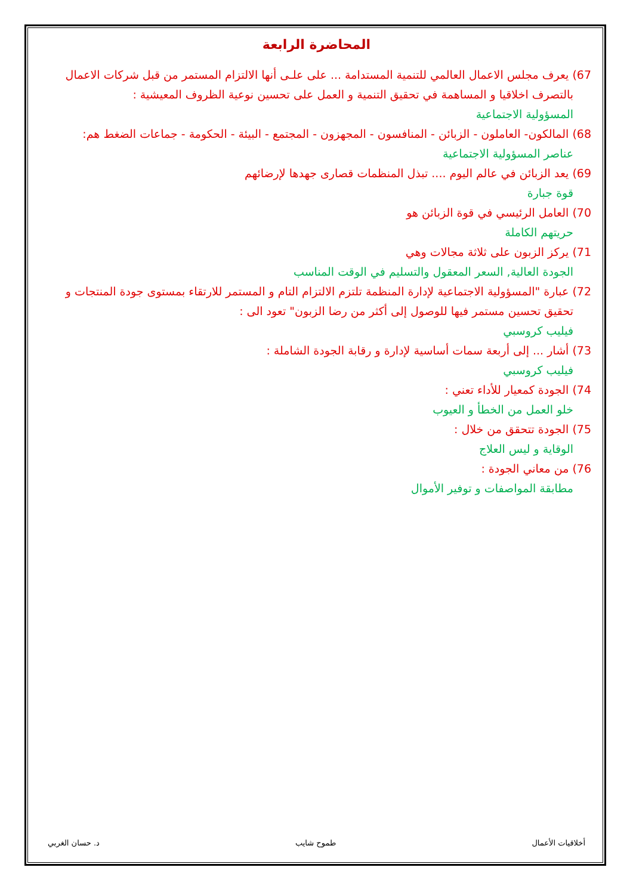المحاضرة الرابعة
67) يعرف مجلس الاعمال العالمي للتنمية المستدامة ... على علـى أنها الالتزام المستمر من قبل شركات الاعمال بالتصرف اخلاقيا و المساهمة في تحقيق التنمية و العمل على تحسين نوعية الظروف المعيشية :
المسؤولية الاجتماعية
68) المالكون- العاملون - الزبائن - المنافسون - المجهزون - المجتمع - البيئة - الحكومة - جماعات الضغط هم:
عناصر المسؤولية الاجتماعية
69) يعد الزبائن في عالم اليوم .... تبذل المنظمات قصارى جهدها لإرضائهم
قوة جبارة
70) العامل الرئيسي في قوة الزبائن هو
حريتهم الكاملة
71) يركز الزبون على ثلاثة مجالات وهي
الجودة العالية, السعر المعقول والتسليم في الوقت المناسب
72) عبارة "المسؤولية الاجتماعية لإدارة المنظمة تلتزم الالتزام التام و المستمر للارتقاء بمستوى جودة المنتجات و تحقيق تحسين مستمر فيها للوصول إلى أكثر من رضا الزبون" تعود الى :
فيليب كروسبي
73) أشار ... إلى أربعة سمات أساسية لإدارة و رقابة الجودة الشاملة :
فيليب كروسبي
74) الجودة كمعيار للأداء تعني :
خلو العمل من الخطأ و العيوب
75) الجودة تتحقق من خلال :
الوقاية و ليس العلاج
76) من معاني الجودة :
مطابقة المواصفات و توفير الأموال
أخلاقيات الأعمال طموح شايب د. حسان الغربي